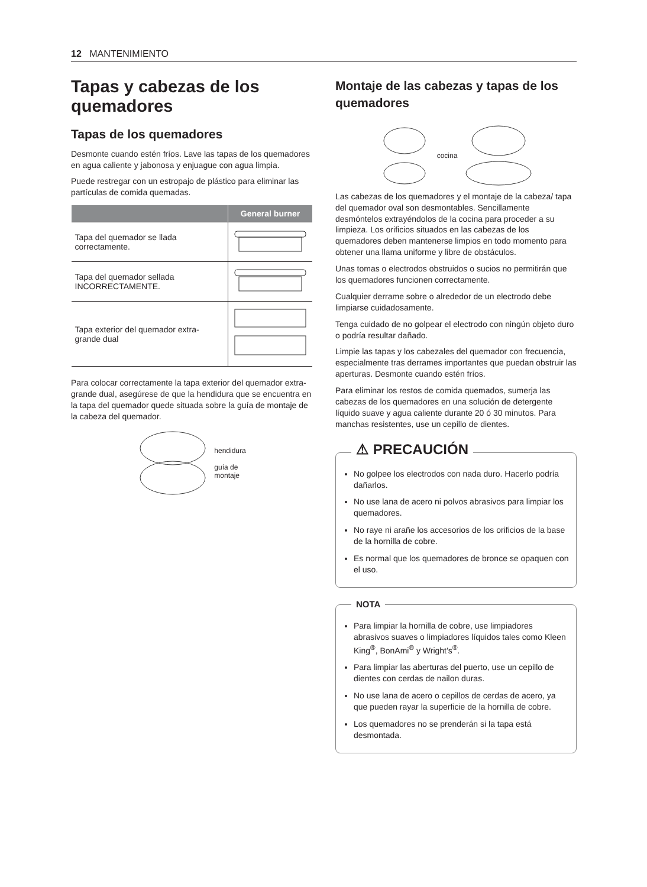12 MANTENIMIENTO
Tapas y cabezas de los quemadores
Tapas de los quemadores
Desmonte cuando estén fríos. Lave las tapas de los quemadores en agua caliente y jabonosa y enjuague con agua limpia.
Puede restregar con un estropajo de plástico para eliminar las partículas de comida quemadas.
| | General burner |
| --- | --- |
| Tapa del quemador se llada correctamente. | |
| Tapa del quemador sellada INCORRECTAMENTE. | |
| Tapa exterior del quemador extra-grande dual | |
Para colocar correctamente la tapa exterior del quemador extra-grande dual, asegúrese de que la hendidura que se encuentra en la tapa del quemador quede situada sobre la guía de montaje de la cabeza del quemador.
hendidura
guía de
montaje
Montaje de las cabezas y tapas de los quemadores
cocina
Las cabezas de los quemadores y el montaje de la cabeza/ tapa del quemador oval son desmontables. Sencillamente desmóntelos extrayéndolos de la cocina para proceder a su limpieza. Los orificios situados en las cabezas de los quemadores deben mantenerse limpios en todo momento para obtener una llama uniforme y libre de obstáculos.
Unas tomas o electrodos obstruidos o sucios no permitirán que los quemadores funcionen correctamente.
Cualquier derrame sobre o alrededor de un electrodo debe limpiarse cuidadosamente.
Tenga cuidado de no golpear el electrodo con ningún objeto duro o podría resultar dañado.
Limpie las tapas y los cabezales del quemador con frecuencia, especialmente tras derrames importantes que puedan obstruir las aperturas. Desmonte cuando estén fríos.
Para eliminar los restos de comida quemados, sumerja las cabezas de los quemadores en una solución de detergente líquido suave y agua caliente durante 20 ó 30 minutos. Para manchas resistentes, use un cepillo de dientes.
⚠ PRECAUCIÓN
No golpee los electrodos con nada duro. Hacerlo podría dañarlos.
No use lana de acero ni polvos abrasivos para limpiar los quemadores.
No raye ni arañe los accesorios de los orificios de la base de la hornilla de cobre.
Es normal que los quemadores de bronce se opaquen con el uso.
NOTA
Para limpiar la hornilla de cobre, use limpiadores abrasivos suaves o limpiadores líquidos tales como Kleen King<sup>®</sup>, BonAmi<sup>®</sup> y Wright’s<sup>®</sup>.
Para limpiar las aberturas del puerto, use un cepillo de dientes con cerdas de nailon duras.
No use lana de acero o cepillos de cerdas de acero, ya que pueden rayar la superficie de la hornilla de cobre.
Los quemadores no se prenderán si la tapa está desmontada.